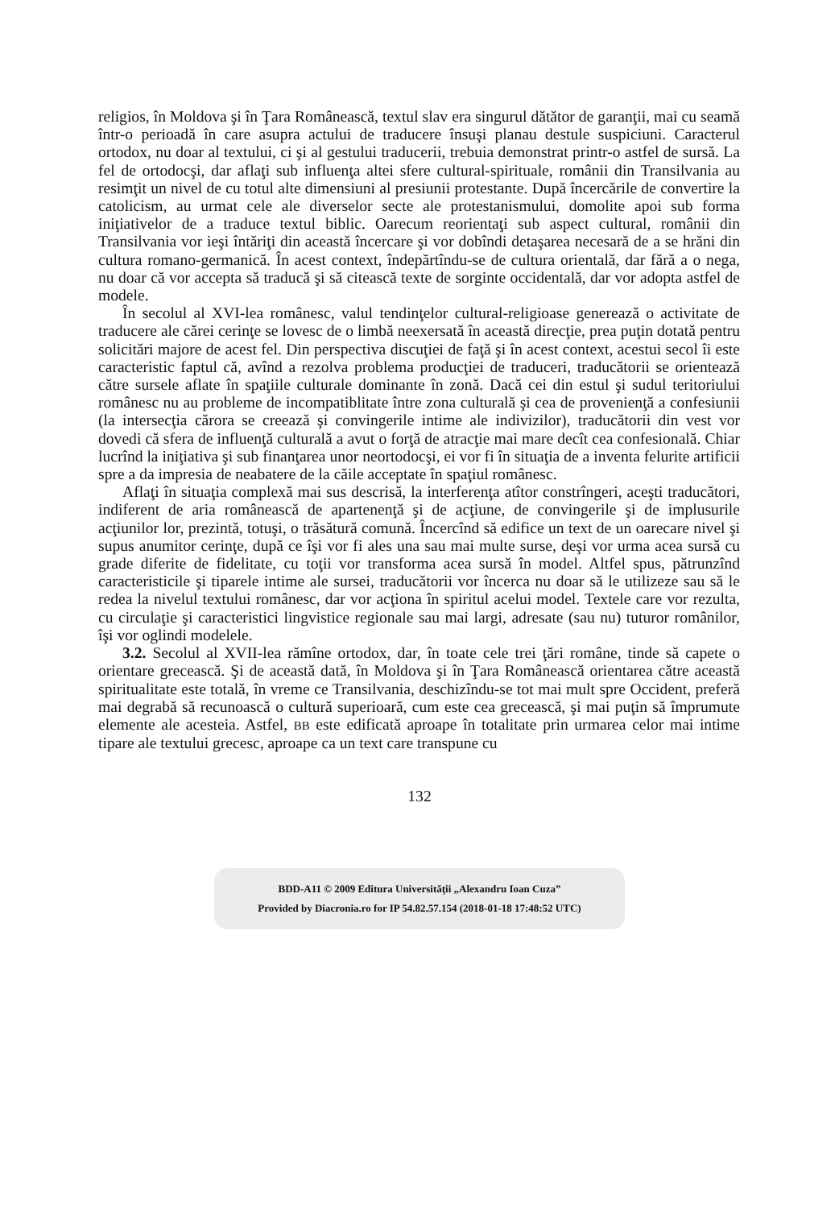religios, în Moldova şi în Ţara Românească, textul slav era singurul dătător de garanţii, mai cu seamă într-o perioadă în care asupra actului de traducere însuşi planau destule suspiciuni. Caracterul ortodox, nu doar al textului, ci şi al gestului traducerii, trebuia demonstrat printr-o astfel de sursă. La fel de ortodocşi, dar aflaţi sub influenţa altei sfere cultural-spirituale, românii din Transilvania au resimţit un nivel de cu totul alte dimensiuni al presiunii protestante. După încercările de convertire la catolicism, au urmat cele ale diverselor secte ale protestanismului, domolite apoi sub forma iniţiativelor de a traduce textul biblic. Oarecum reorientaţi sub aspect cultural, românii din Transilvania vor ieşi întăriţi din această încercare şi vor dobîndi detaşarea necesară de a se hrăni din cultura romano-germanică. În acest context, îndepărtîndu-se de cultura orientală, dar fără a o nega, nu doar că vor accepta să traducă şi să citească texte de sorginte occidentală, dar vor adopta astfel de modele.
În secolul al XVI-lea românesc, valul tendinţelor cultural-religioase generează o activitate de traducere ale cărei cerinţe se lovesc de o limbă neexersată în această direcţie, prea puţin dotată pentru solicitări majore de acest fel. Din perspectiva discuţiei de faţă şi în acest context, acestui secol îi este caracteristic faptul că, avînd a rezolva problema producţiei de traduceri, traducătorii se orientează către sursele aflate în spaţiile culturale dominante în zonă. Dacă cei din estul şi sudul teritoriului românesc nu au probleme de incompatiblitate între zona culturală şi cea de provenienţă a confesiunii (la intersecţia cărora se creează şi convingerile intime ale indivizilor), traducătorii din vest vor dovedi că sfera de influenţă culturală a avut o forţă de atracţie mai mare decît cea confesională. Chiar lucrînd la iniţiativa şi sub finanţarea unor neortodocşi, ei vor fi în situaţia de a inventa felurite artificii spre a da impresia de neabatere de la căile acceptate în spaţiul românesc.
Aflaţi în situaţia complexă mai sus descrisă, la interferenţa atîtor constrîngeri, aceşti traducători, indiferent de aria românească de apartenenţă şi de acţiune, de convingerile şi de implusurile acţiunilor lor, prezintă, totuşi, o trăsătură comună. Încercînd să edifice un text de un oarecare nivel şi supus anumitor cerinţe, după ce îşi vor fi ales una sau mai multe surse, deşi vor urma acea sursă cu grade diferite de fidelitate, cu toţii vor transforma acea sursă în model. Altfel spus, pătrunzînd caracteristicile şi tiparele intime ale sursei, traducătorii vor încerca nu doar să le utilizeze sau să le redea la nivelul textului românesc, dar vor acţiona în spiritul acelui model. Textele care vor rezulta, cu circulaţie şi caracteristici lingvistice regionale sau mai largi, adresate (sau nu) tuturor românilor, îşi vor oglindi modelele.
3.2. Secolul al XVII-lea rămîne ortodox, dar, în toate cele trei ţări române, tinde să capete o orientare grecească. Şi de această dată, în Moldova şi în Ţara Românească orientarea către această spiritualitate este totală, în vreme ce Transilvania, deschizîndu-se tot mai mult spre Occident, preferă mai degrabă să recunoască o cultură superioară, cum este cea grecească, şi mai puţin să împrumute elemente ale acesteia. Astfel, BB este edificată aproape în totalitate prin urmarea celor mai intime tipare ale textului grecesc, aproape ca un text care transpune cu
132
BDD-A11 © 2009 Editura Universităţii „Alexandru Ioan Cuza”
Provided by Diacronia.ro for IP 54.82.57.154 (2018-01-18 17:48:52 UTC)